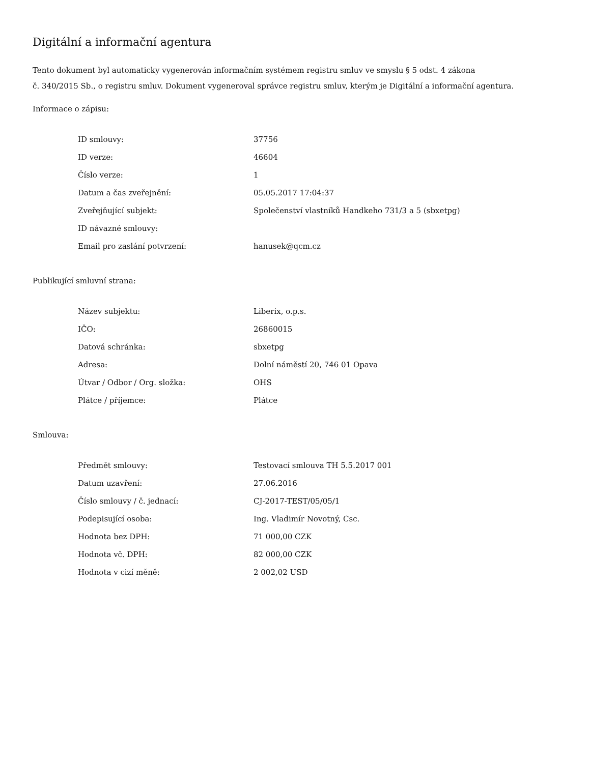Digitální a informační agentura
Tento dokument byl automaticky vygenerován informačním systémem registru smluv ve smyslu § 5 odst. 4 zákona
č. 340/2015 Sb., o registru smluv. Dokument vygeneroval správce registru smluv, kterým je Digitální a informační agentura.
Informace o zápisu:
| ID smlouvy: | 37756 |
| ID verze: | 46604 |
| Číslo verze: | 1 |
| Datum a čas zveřejnění: | 05.05.2017 17:04:37 |
| Zveřejňující subjekt: | Společenství vlastníků Handkeho 731/3 a 5 (sbxetpg) |
| ID návazné smlouvy: | |
| Email pro zaslání potvrzení: | hanusek@qcm.cz |
Publikující smluvní strana:
| Název subjektu: | Liberix, o.p.s. |
| IČO: | 26860015 |
| Datová schránka: | sbxetpg |
| Adresa: | Dolní náměstí 20, 746 01 Opava |
| Útvar / Odbor / Org. složka: | OHS |
| Plátce / příjemce: | Plátce |
Smlouva:
| Předmět smlouvy: | Testovací smlouva TH 5.5.2017 001 |
| Datum uzavření: | 27.06.2016 |
| Číslo smlouvy / č. jednací: | CJ-2017-TEST/05/05/1 |
| Podepisující osoba: | Ing. Vladimír Novotný, Csc. |
| Hodnota bez DPH: | 71 000,00 CZK |
| Hodnota vč. DPH: | 82 000,00 CZK |
| Hodnota v cizí měně: | 2 002,02 USD |